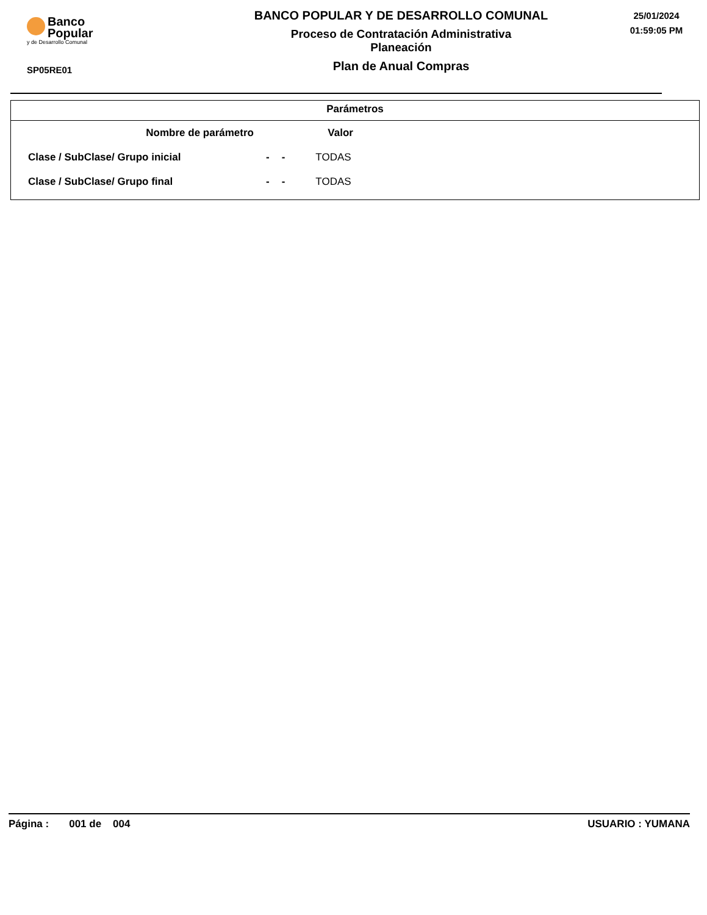Banco
Popular
y de Desarrollo Comunal
SP05RE01
BANCO POPULAR Y DE DESARROLLO COMUNAL
Proceso de Contratación Administrativa
Planeación
Plan de Anual Compras
25/01/2024
01:59:05 PM
Parámetros
| Nombre de parámetro | | | Valor |
| --- | --- | --- | --- |
| Clase / SubClase/ Grupo inicial | - | - | TODAS |
| Clase / SubClase/ Grupo final | - | - | TODAS |
Página : 001 de 004 USUARIO : YUMANA